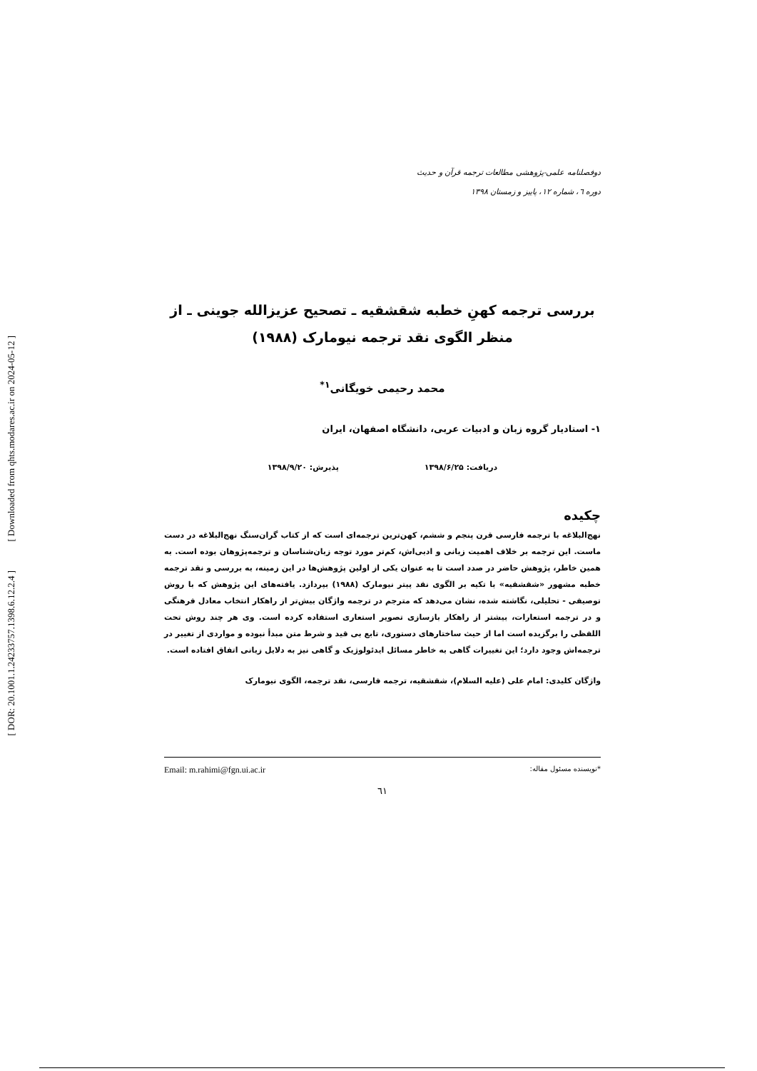[ Downloaded from qhts.modares.ac.ir on 2024-05-12 ]
[ DOR: 20.1001.1.24233757.1398.6.12.2.4 ]
دوفصلنامه علمی-پژوهشی مطالعات ترجمه قرآن و حدیث
دوره ٦، شماره ١٢، پاییز و زمستان ١٣٩٨
بررسی ترجمه کهنِ خطبه شقشقیه ـ تصحیح عزیزالله جوینی ـ از منظر الگوی نقد ترجمه نیومارک (۱۹۸۸)
محمد رحیمی خویگانی<sup>۱*</sup>
۱- استادیار گروه زبان و ادبیات عربی، دانشگاه اصفهان، ایران
دریافت: ۱۳۹۸/۶/۲۵ پذیرش: ۱۳۹۸/۹/۲۰
چکیده
نهج‌البلاغه با ترجمه فارسی قرن پنجم و ششم، کهن‌ترین ترجمه‌ای است که از کتاب گران‌سنگ نهج‌البلاغه در دست ماست. این ترجمه بر خلاف اهمیت زبانی و ادبی‌اش، کم‌تر مورد توجه زبان‌شناسان و ترجمه‌پژوهان بوده است. به همین خاطر، پژوهش حاضر در صدد است تا به عنوان یکی از اولین پژوهش‌ها در این زمینه، به بررسی و نقد ترجمه خطبه مشهور «شقشقیه» با تکیه بر الگوی نقد پیتر نیومارک (۱۹۸۸) بپردازد. یافته‌های این پژوهش که با روش توصیفی - تحلیلی، نگاشته شده، نشان می‌دهد که مترجم در ترجمه واژگان بیش‌تر از راهکار انتخاب معادل فرهنگی و در ترجمه استعارات، بیشتر از راهکار بازسازی تصویر استعاری استفاده کرده است. وی هر چند روش تحت اللفظی را برگزیده است اما از حیث ساختارهای دستوری، تابع بی قید و شرط متن مبدأ نبوده و مواردی از تغییر در ترجمه‌اش وجود دارد؛ این تغییرات گاهی به خاطر مسائل ایدئولوژیک و گاهی نیز به دلایل زبانی اتفاق افتاده است.
واژگان کلیدی: امام علی (علیه السلام)، شقشقیه، ترجمه فارسی، نقد ترجمه، الگوی نیومارک
*نویسنده مسئول مقاله: Email: m.rahimi@fgn.ui.ac.ir
٦١